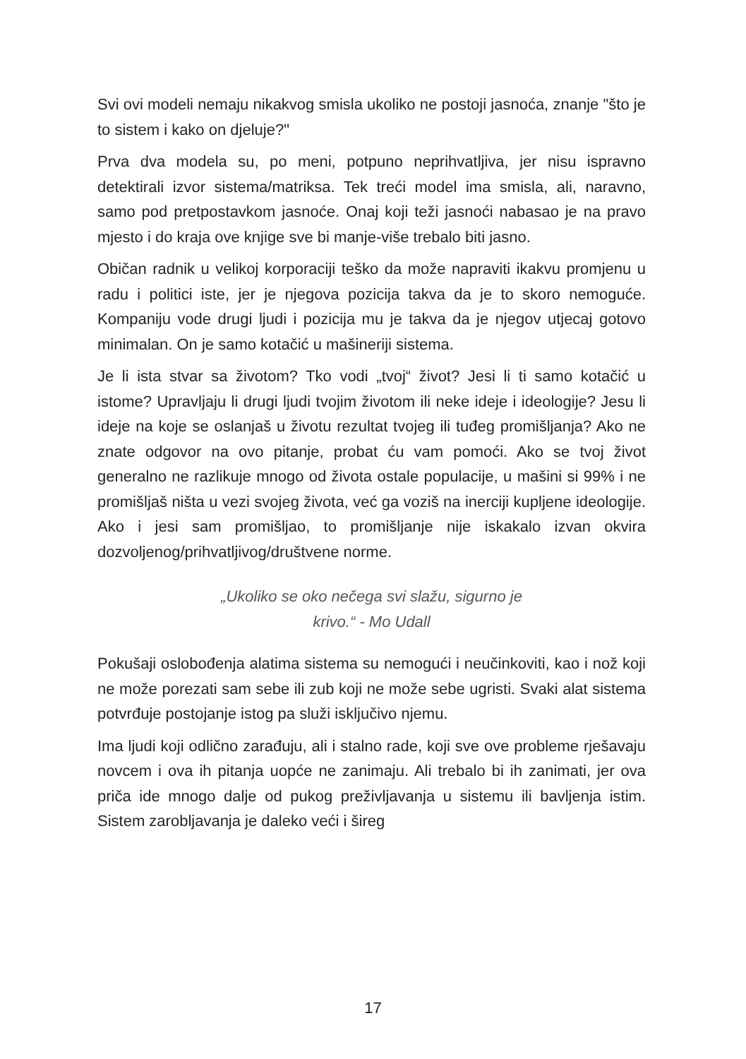Svi ovi modeli nemaju nikakvog smisla ukoliko ne postoji jasnoća, znanje "što je to sistem i kako on djeluje?"
Prva dva modela su, po meni, potpuno neprihvatljiva, jer nisu ispravno detektirali izvor sistema/matriksa. Tek treći model ima smisla, ali, naravno, samo pod pretpostavkom jasnoće. Onaj koji teži jasnoći nabasao je na pravo mjesto i do kraja ove knjige sve bi manje-više trebalo biti jasno.
Običan radnik u velikoj korporaciji teško da može napraviti ikakvu promjenu u radu i politici iste, jer je njegova pozicija takva da je to skoro nemoguće. Kompaniju vode drugi ljudi i pozicija mu je takva da je njegov utjecaj gotovo minimalan. On je samo kotačić u mašineriji sistema.
Je li ista stvar sa životom? Tko vodi „tvoj“ život? Jesi li ti samo kotačić u istome? Upravljaju li drugi ljudi tvojim životom ili neke ideje i ideologije? Jesu li ideje na koje se oslanjaš u životu rezultat tvojeg ili tuđeg promišljanja? Ako ne znate odgovor na ovo pitanje, probat ću vam pomoći. Ako se tvoj život generalno ne razlikuje mnogo od života ostale populacije, u mašini si 99% i ne promišljaš ništa u vezi svojeg života, već ga voziš na inerciji kupljene ideologije. Ako i jesi sam promišljao, to promišljanje nije iskakalo izvan okvira dozvoljenog/prihvatljivog/društvene norme.
„Ukoliko se oko nečega svi slažu, sigurno je
krivo.“ - Mo Udall
Pokušaji oslobođenja alatima sistema su nemogući i neučinkoviti, kao i nož koji ne može porezati sam sebe ili zub koji ne može sebe ugristi. Svaki alat sistema potvrđuje postojanje istog pa služi isključivo njemu.
Ima ljudi koji odlično zarađuju, ali i stalno rade, koji sve ove probleme rješavaju novcem i ova ih pitanja uopće ne zanimaju. Ali trebalo bi ih zanimati, jer ova priča ide mnogo dalje od pukog preživljavanja u sistemu ili bavljenja istim. Sistem zarobljavanja je daleko veći i šireg
17